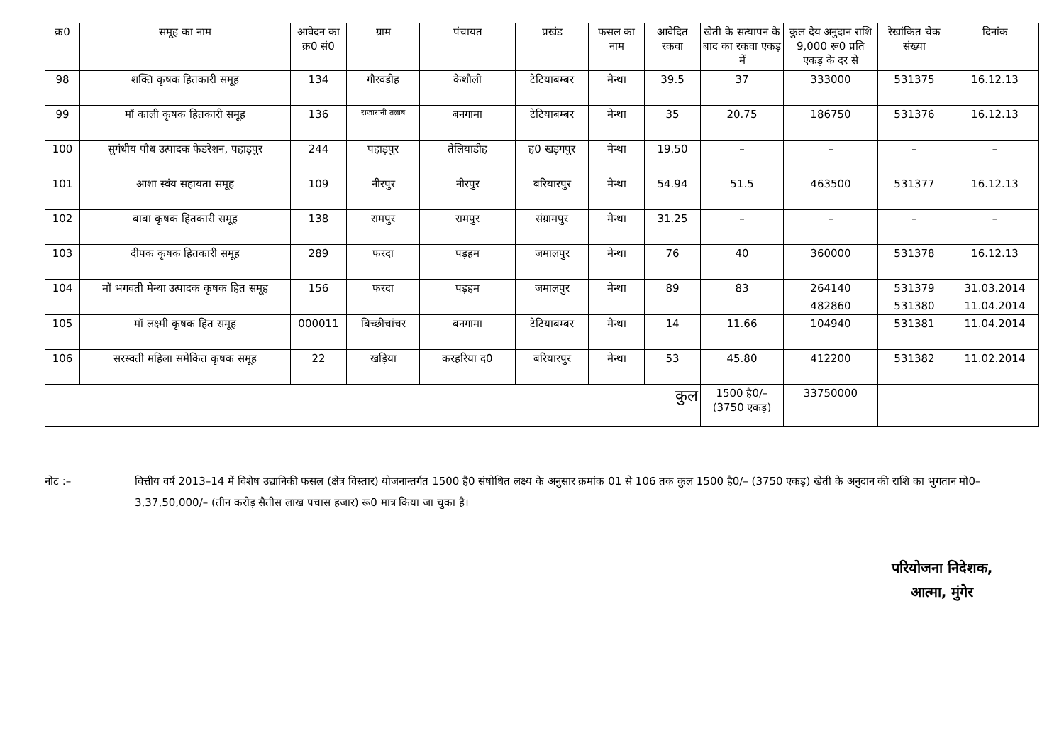| क्र0 | समूह का नाम | आवेदन का क्र0 सं0 | ग्राम | पंचायत | प्रखंड | फसल का नाम | आवेदित रकवा | खेती के सत्यापन के बाद का रकवा एकड़ में | कुल देय अनुदान राशि 9,000 रू0 प्रति एकड़ के दर से | रेखांकित चेक संख्या | दिनांक |
| --- | --- | --- | --- | --- | --- | --- | --- | --- | --- | --- | --- |
| 98 | शक्ति कृषक हितकारी समूह | 134 | गौरवडीह | केशौली | टेटियाबम्बर | मेन्था | 39.5 | 37 | 333000 | 531375 | 16.12.13 |
| 99 | मॉ काली कृषक हितकारी समूह | 136 | राजारानी तलाब | बनगामा | टेटियाबम्बर | मेन्था | 35 | 20.75 | 186750 | 531376 | 16.12.13 |
| 100 | सुगंधीय पौध उत्पादक फेडरेशन, पहाड़पुर | 244 | पहाड़पुर | तेलियाडीह | ह0 खड़गपुर | मेन्था | 19.50 | – | – | – | – |
| 101 | आशा स्वंय सहायता समूह | 109 | नीरपुर | नीरपुर | बरियारपुर | मेन्था | 54.94 | 51.5 | 463500 | 531377 | 16.12.13 |
| 102 | बाबा कृषक हितकारी समूह | 138 | रामपुर | रामपुर | संग्रामपुर | मेन्था | 31.25 | – | – | – | – |
| 103 | दीपक कृषक हितकारी समूह | 289 | फरदा | पड़हम | जमालपुर | मेन्था | 76 | 40 | 360000 | 531378 | 16.12.13 |
| 104 | मॉ भगवती मेन्था उत्पादक कृषक हित समूह | 156 | फरदा | पड़हम | जमालपुर | मेन्था | 89 | 83 | 264140 | 531379 | 31.03.2014 |
| | | | | | | | | | 482860 | 531380 | 11.04.2014 |
| 105 | मॉ लक्ष्मी कृषक हित समूह | 000011 | बिच्छीचांचर | बनगामा | टेटियाबम्बर | मेन्था | 14 | 11.66 | 104940 | 531381 | 11.04.2014 |
| 106 | सरस्वती महिला समेकित कृषक समूह | 22 | खड़िया | करहरिया द0 | बरियारपुर | मेन्था | 53 | 45.80 | 412200 | 531382 | 11.02.2014 |
| कुल | | | | | | | | 1500 है0/– (3750 एकड़) | 33750000 | | |
नोट :– वित्तीय वर्ष 2013–14 में विशेष उद्यानिकी फसल (क्षेत्र विस्तार) योजनान्तर्गत 1500 है0 संषोधित लक्ष्य के अनुसार क्रमांक 01 से 106 तक कुल 1500 है0/– (3750 एकड़) खेती के अनुदान की राशि का भुगतान मो0– 3,37,50,000/– (तीन करोड़ सैतीस लाख पचास हजार) रू0 मात्र किया जा चुका है।
परियोजना निदेशक,
आत्मा, मुंगेर